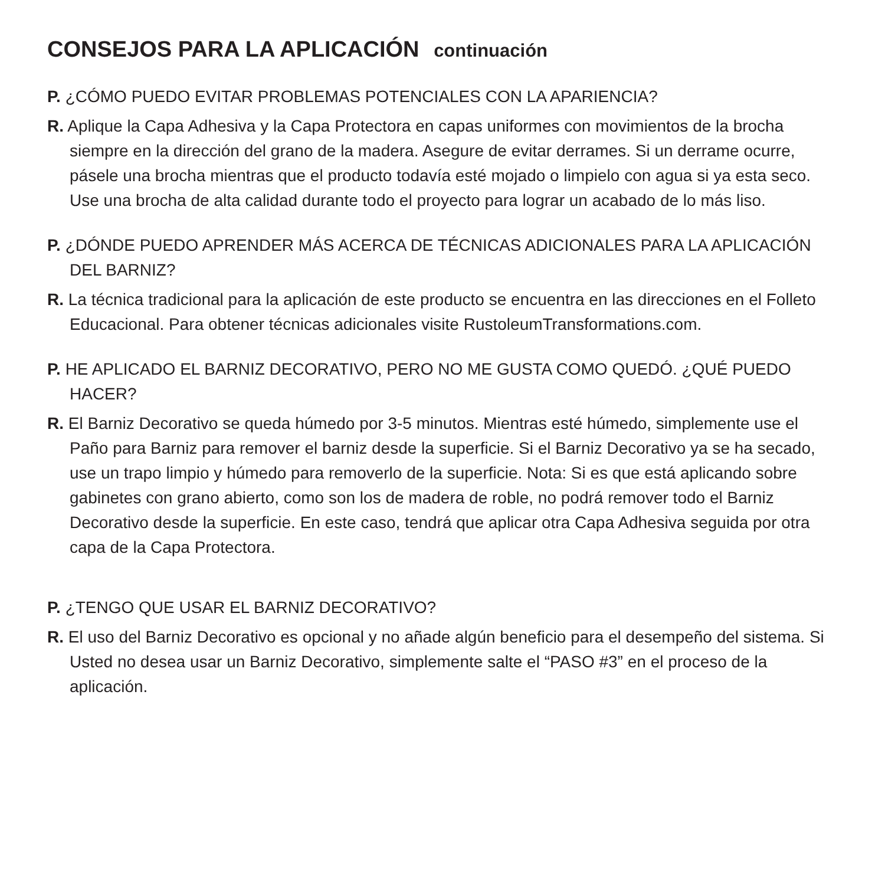CONSEJOS PARA LA APLICACIÓN continuación
P. ¿CÓMO PUEDO EVITAR PROBLEMAS POTENCIALES CON LA APARIENCIA?
R. Aplique la Capa Adhesiva y la Capa Protectora en capas uniformes con movimientos de la brocha siempre en la dirección del grano de la madera. Asegure de evitar derrames. Si un derrame ocurre, pásele una brocha mientras que el producto todavía esté mojado o limpielo con agua si ya esta seco. Use una brocha de alta calidad durante todo el proyecto para lograr un acabado de lo más liso.
P. ¿DÓNDE PUEDO APRENDER MÁS ACERCA DE TÉCNICAS ADICIONALES PARA LA APLICACIÓN DEL BARNIZ?
R. La técnica tradicional para la aplicación de este producto se encuentra en las direcciones en el Folleto Educacional. Para obtener técnicas adicionales visite RustoleumTransformations.com.
P. HE APLICADO EL BARNIZ DECORATIVO, PERO NO ME GUSTA COMO QUEDÓ. ¿QUÉ PUEDO HACER?
R. El Barniz Decorativo se queda húmedo por 3-5 minutos. Mientras esté húmedo, simplemente use el Paño para Barniz para remover el barniz desde la superficie. Si el Barniz Decorativo ya se ha secado, use un trapo limpio y húmedo para removerlo de la superficie. Nota: Si es que está aplicando sobre gabinetes con grano abierto, como son los de madera de roble, no podrá remover todo el Barniz Decorativo desde la superficie. En este caso, tendrá que aplicar otra Capa Adhesiva seguida por otra capa de la Capa Protectora.
P. ¿TENGO QUE USAR EL BARNIZ DECORATIVO?
R. El uso del Barniz Decorativo es opcional y no añade algún beneficio para el desempeño del sistema. Si Usted no desea usar un Barniz Decorativo, simplemente salte el “PASO #3” en el proceso de la aplicación.